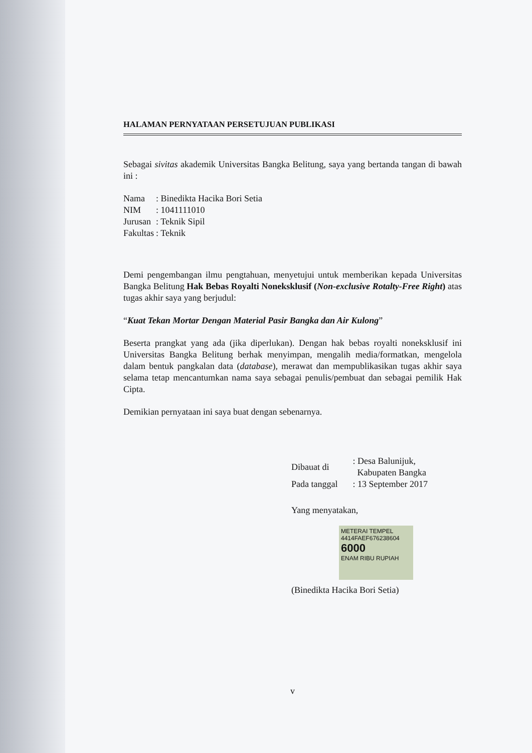HALAMAN PERNYATAAN PERSETUJUAN PUBLIKASI
Sebagai sivitas akademik Universitas Bangka Belitung, saya yang bertanda tangan di bawah ini :
| Nama | : Binedikta Hacika Bori Setia |
| NIM | : 1041111010 |
| Jurusan | : Teknik Sipil |
| Fakultas | : Teknik |
Demi pengembangan ilmu pengtahuan, menyetujui untuk memberikan kepada Universitas Bangka Belitung Hak Bebas Royalti Noneksklusif (Non-exclusive Rotalty-Free Right) atas tugas akhir saya yang berjudul:
“Kuat Tekan Mortar Dengan Material Pasir Bangka dan Air Kulong”
Beserta prangkat yang ada (jika diperlukan). Dengan hak bebas royalti noneksklusif ini Universitas Bangka Belitung berhak menyimpan, mengalih media/formatkan, mengelola dalam bentuk pangkalan data (database), merawat dan mempublikasikan tugas akhir saya selama tetap mencantumkan nama saya sebagai penulis/pembuat dan sebagai pemilik Hak Cipta.
Demikian pernyataan ini saya buat dengan sebenarnya.
| Dibauat di | : Desa Balunijuk, Kabupaten Bangka |
| Pada tanggal | : 13 September 2017 |
Yang menyatakan,
METERAI TEMPEL
4414FAEF676238604
6000
ENAM RIBU RUPIAH
(Binedikta Hacika Bori Setia)
v